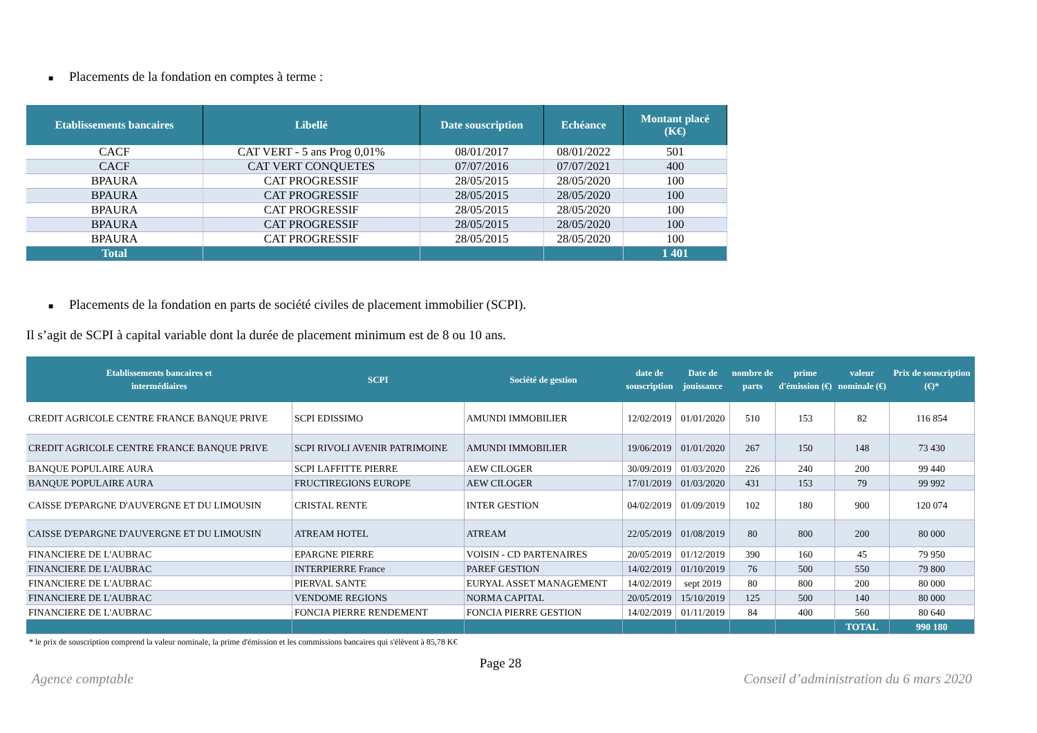■ Placements de la fondation en comptes à terme :
| Etablissements bancaires | Libellé | Date souscription | Echéance | Montant placé (K€) |
| --- | --- | --- | --- | --- |
| CACF | CAT VERT - 5 ans Prog 0,01% | 08/01/2017 | 08/01/2022 | 501 |
| CACF | CAT VERT CONQUETES | 07/07/2016 | 07/07/2021 | 400 |
| BPAURA | CAT PROGRESSIF | 28/05/2015 | 28/05/2020 | 100 |
| BPAURA | CAT PROGRESSIF | 28/05/2015 | 28/05/2020 | 100 |
| BPAURA | CAT PROGRESSIF | 28/05/2015 | 28/05/2020 | 100 |
| BPAURA | CAT PROGRESSIF | 28/05/2015 | 28/05/2020 | 100 |
| BPAURA | CAT PROGRESSIF | 28/05/2015 | 28/05/2020 | 100 |
| Total | | | | 1 401 |
■ Placements de la fondation en parts de société civiles de placement immobilier (SCPI).
Il s’agit de SCPI à capital variable dont la durée de placement minimum est de 8 ou 10 ans.
| Etablissements bancaires et intermédiaires | SCPI | Société de gestion | date de souscription | Date de jouissance | nombre de parts | prime d'émission (€) | valeur nominale (€) | Prix de souscription (€)* |
| --- | --- | --- | --- | --- | --- | --- | --- | --- |
| CREDIT AGRICOLE CENTRE FRANCE BANQUE PRIVE | SCPI EDISSIMO | AMUNDI IMMOBILIER | 12/02/2019 | 01/01/2020 | 510 | 153 | 82 | 116 854 |
| CREDIT AGRICOLE CENTRE FRANCE BANQUE PRIVE | SCPI RIVOLI AVENIR PATRIMOINE | AMUNDI IMMOBILIER | 19/06/2019 | 01/01/2020 | 267 | 150 | 148 | 73 430 |
| BANQUE POPULAIRE AURA | SCPI LAFFITTE PIERRE | AEW CILOGER | 30/09/2019 | 01/03/2020 | 226 | 240 | 200 | 99 440 |
| BANQUE POPULAIRE AURA | FRUCTIREGIONS EUROPE | AEW CILOGER | 17/01/2019 | 01/03/2020 | 431 | 153 | 79 | 99 992 |
| CAISSE D'EPARGNE D'AUVERGNE ET DU LIMOUSIN | CRISTAL RENTE | INTER GESTION | 04/02/2019 | 01/09/2019 | 102 | 180 | 900 | 120 074 |
| CAISSE D'EPARGNE D'AUVERGNE ET DU LIMOUSIN | ATREAM HOTEL | ATREAM | 22/05/2019 | 01/08/2019 | 80 | 800 | 200 | 80 000 |
| FINANCIERE DE L'AUBRAC | EPARGNE PIERRE | VOISIN - CD PARTENAIRES | 20/05/2019 | 01/12/2019 | 390 | 160 | 45 | 79 950 |
| FINANCIERE DE L'AUBRAC | INTERPIERRE France | PAREF GESTION | 14/02/2019 | 01/10/2019 | 76 | 500 | 550 | 79 800 |
| FINANCIERE DE L'AUBRAC | PIERVAL SANTE | EURYAL ASSET MANAGEMENT | 14/02/2019 | sept 2019 | 80 | 800 | 200 | 80 000 |
| FINANCIERE DE L'AUBRAC | VENDOME REGIONS | NORMA CAPITAL | 20/05/2019 | 15/10/2019 | 125 | 500 | 140 | 80 000 |
| FINANCIERE DE L'AUBRAC | FONCIA PIERRE RENDEMENT | FONCIA PIERRE GESTION | 14/02/2019 | 01/11/2019 | 84 | 400 | 560 | 80 640 |
| | | | | | | | TOTAL | 990 180 |
* le prix de souscription comprend la valeur nominale, la prime d'émission et les commissions bancaires qui s'élèvent à 85,78 K€
Page 28
Agence comptable Conseil d’administration du 6 mars 2020